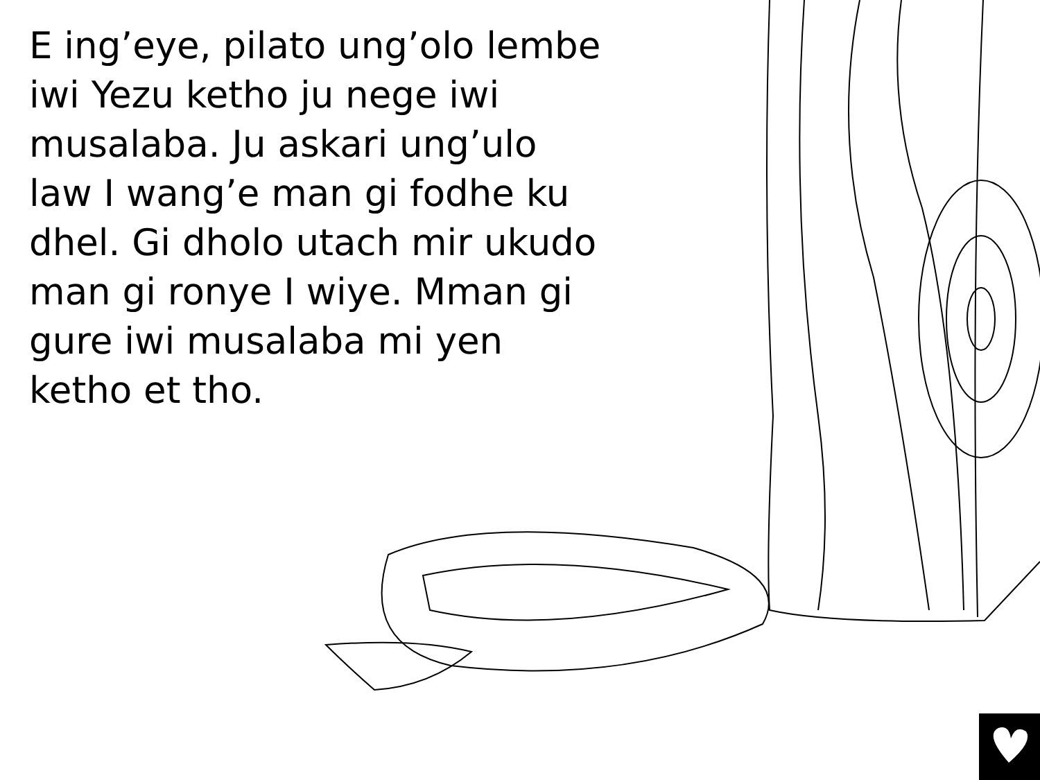E ing’eye, pilato ung’olo lembe iwi Yezu ketho ju nege iwi musalaba. Ju askari ung’ulo law I wang’e man gi fodhe ku dhel. Gi dholo utach mir ukudo man gi ronye I wiye. Mman gi gure iwi musalaba mi yen ketho et tho.